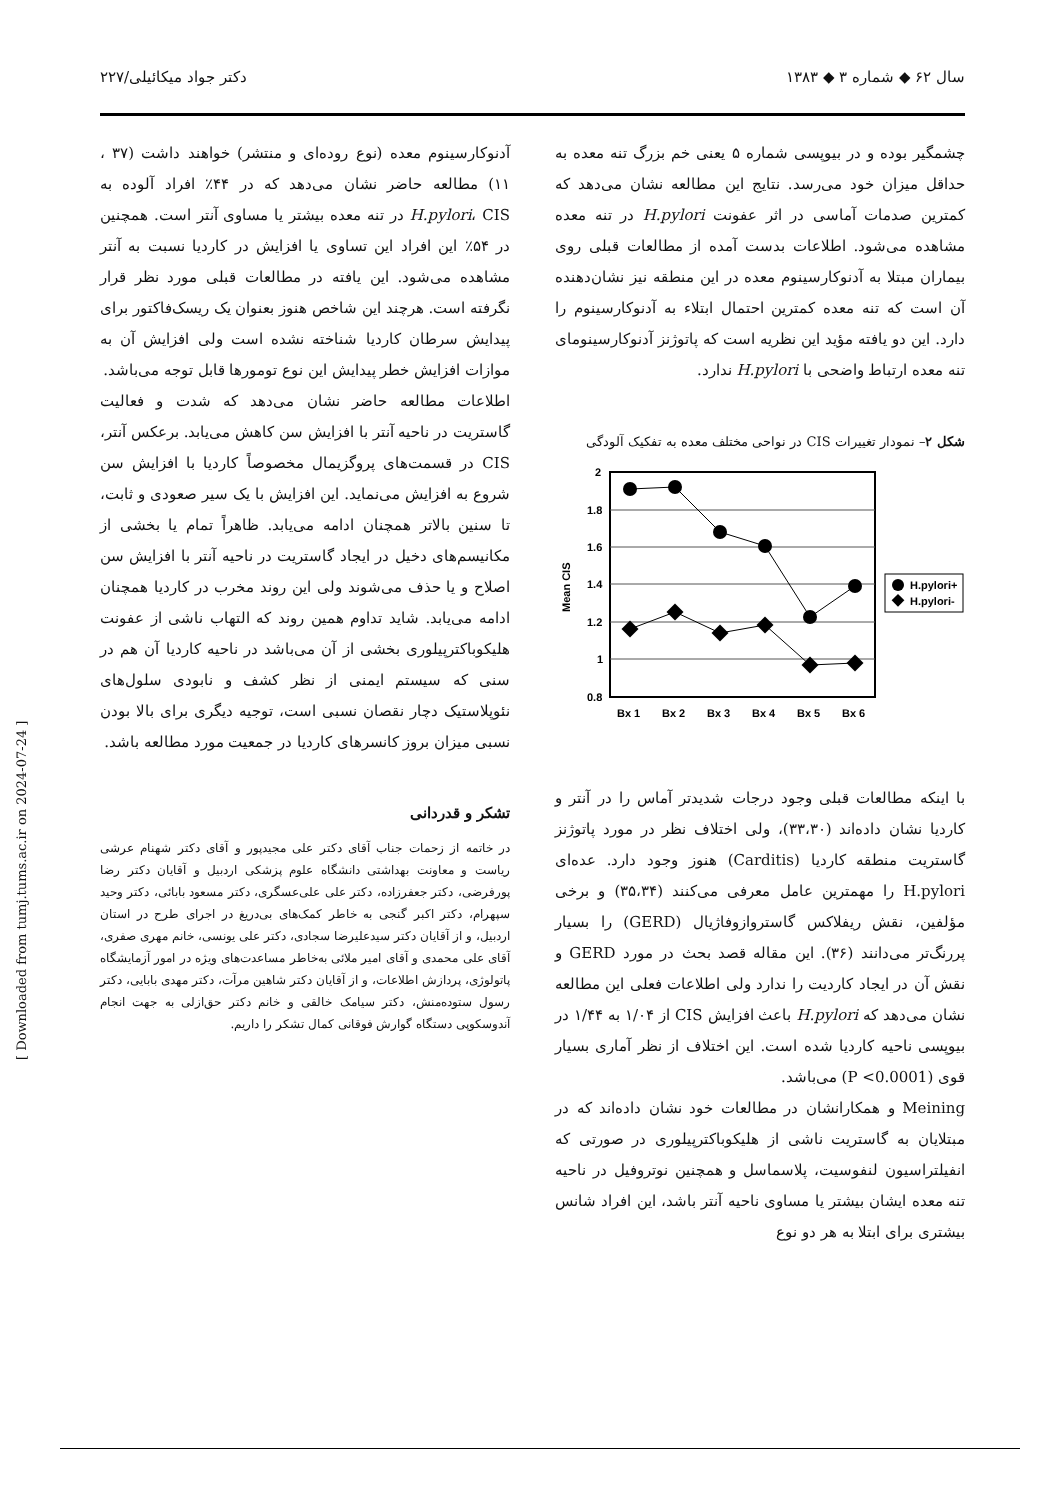سال ۶۲ ◆ شماره ۳ ◆ ۱۳۸۳ دکتر جواد میکائیلی/۲۲۷
چشمگیر بوده و در بیوپسی شماره ۵ یعنی خم بزرگ تنه معده به حداقل میزان خود می‌رسد. نتایج این مطالعه نشان می‌دهد که کمترین صدمات آماسی در اثر عفونت H.pylori در تنه معده مشاهده می‌شود. اطلاعات بدست آمده از مطالعات قبلی روی بیماران مبتلا به آدنوکارسینوم معده در این منطقه نیز نشان‌دهنده آن است که تنه معده کمترین احتمال ابتلاء به آدنوکارسینوم را دارد. این دو یافته مؤید این نظریه است که پاتوژنز آدنوکارسینومای تنه معده ارتباط واضحی با H.pylori ندارد.
شکل ۲– نمودار تغییرات CIS در نواحی مختلف معده به تفکیک آلودگی
2
1.8
1.6
1.4
1.2
1
0.8
Mean CIS
Bx 1
Bx 2
Bx 3
Bx 4
Bx 5
Bx 6
H.pylori+
H.pylori-
با اینکه مطالعات قبلی وجود درجات شدیدتر آماس را در آنتر و کاردیا نشان داده‌اند (۳۳،۳۰)، ولی اختلاف نظر در مورد پاتوژنز گاستریت منطقه کاردیا (Carditis) هنوز وجود دارد. عده‌ای H.pylori را مهمترین عامل معرفی می‌کنند (۳۵،۳۴) و برخی مؤلفین، نقش ریفلاکس گاستروازوفاژیال (GERD) را بسیار پررنگ‌تر می‌دانند (۳۶). این مقاله قصد بحث در مورد GERD و نقش آن در ایجاد کاردیت را ندارد ولی اطلاعات فعلی این مطالعه نشان می‌دهد که H.pylori باعث افزایش CIS از ۱/۰۴ به ۱/۴۴ در بیوپسی ناحیه کاردیا شده است. این اختلاف از نظر آماری بسیار قوی (P <0.0001) می‌باشد.
Meining و همکارانشان در مطالعات خود نشان داده‌اند که در مبتلایان به گاستریت ناشی از هلیکوباکترپیلوری در صورتی که انفیلتراسیون لنفوسیت، پلاسماسل و همچنین نوتروفیل در ناحیه تنه معده ایشان بیشتر یا مساوی ناحیه آنتر باشد، این افراد شانس بیشتری برای ابتلا به هر دو نوع
آدنوکارسینوم معده (نوع روده‌ای و منتشر) خواهند داشت (۳۷ ، ۱۱) مطالعه حاضر نشان می‌دهد که در ۴۴٪ افراد آلوده به H.pylori، CIS در تنه معده بیشتر یا مساوی آنتر است. همچنین در ۵۴٪ این افراد این تساوی یا افزایش در کاردیا نسبت به آنتر مشاهده می‌شود. این یافته در مطالعات قبلی مورد نظر قرار نگرفته است. هرچند این شاخص هنوز بعنوان یک ریسک‌فاکتور برای پیدایش سرطان کاردیا شناخته نشده است ولی افزایش آن به موازات افزایش خطر پیدایش این نوع تومورها قابل توجه می‌باشد.
اطلاعات مطالعه حاضر نشان می‌دهد که شدت و فعالیت گاستریت در ناحیه آنتر با افزایش سن کاهش می‌یابد. برعکس آنتر، CIS در قسمت‌های پروگزیمال مخصوصاً کاردیا با افزایش سن شروع به افزایش می‌نماید. این افزایش با یک سیر صعودی و ثابت، تا سنین بالاتر همچنان ادامه می‌یابد. ظاهراً تمام یا بخشی از مکانیسم‌های دخیل در ایجاد گاستریت در ناحیه آنتر با افزایش سن اصلاح و یا حذف می‌شوند ولی این روند مخرب در کاردیا همچنان ادامه می‌یابد. شاید تداوم همین روند که التهاب ناشی از عفونت هلیکوباکترپیلوری بخشی از آن می‌باشد در ناحیه کاردیا آن هم در سنی که سیستم ایمنی از نظر کشف و نابودی سلول‌های نئوپلاستیک دچار نقصان نسبی است، توجیه دیگری برای بالا بودن نسبی میزان بروز کانسرهای کاردیا در جمعیت مورد مطالعه باشد.
تشکر و قدردانی
در خاتمه از زحمات جناب آقای دکتر علی مجیدپور و آقای دکتر شهنام عرشی ریاست و معاونت بهداشتی دانشگاه علوم پزشکی اردبیل و آقایان دکتر رضا پورفرضی، دکتر جعفرزاده، دکتر علی علی‌عسگری، دکتر مسعود بابائی، دکتر وحید سپهرام، دکتر اکبر گنجی به خاطر کمک‌های بی‌دریغ در اجرای طرح در استان اردبیل، و از آقایان دکتر سیدعلیرضا سجادی، دکتر علی یونسی، خانم مهری صفری، آقای علی محمدی و آقای امیر ملائی به‌خاطر مساعدت‌های ویژه در امور آزمایشگاه پاتولوژی، پردازش اطلاعات، و از آقایان دکتر شاهین مرآت، دکتر مهدی بابایی، دکتر رسول ستوده‌منش، دکتر سیامک خالقی و خانم دکتر حق‌ازلی به جهت انجام آندوسکوپی دستگاه گوارش فوقانی کمال تشکر را داریم.
[ Downloaded from tumj.tums.ac.ir on 2024-07-24 ]